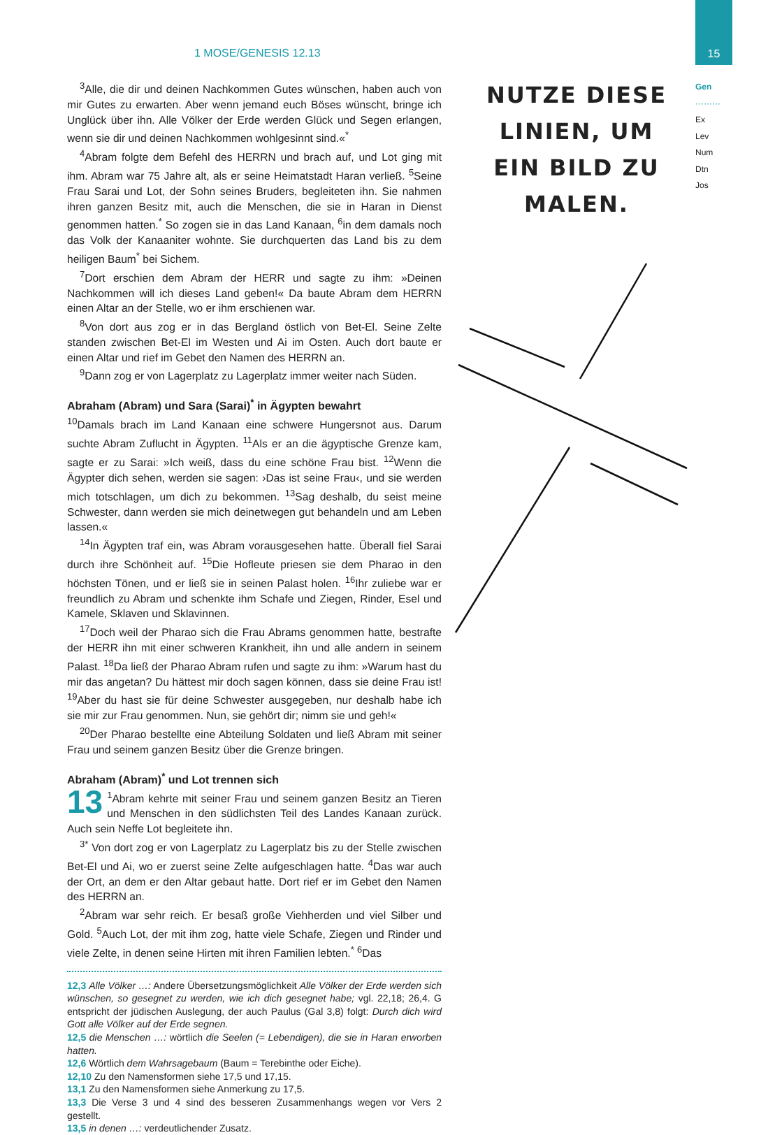15
1 MOSE/GENESIS 12.13
Gen
·········
Ex
Lev
Num
Dtn
Jos
NUTZE DIESE LINIEN, UM EIN BILD ZU MALEN.
<sup>3</sup> Alle, die dir und deinen Nachkommen Gutes wünschen, haben auch von mir Gutes zu erwarten. Aber wenn jemand euch Böses wünscht, bringe ich Unglück über ihn. Alle Völker der Erde werden Glück und Segen erlangen, wenn sie dir und deinen Nachkommen wohlgesinnt sind.«<sup>*</sup>
<sup>4</sup> Abram folgte dem Befehl des HERRN und brach auf, und Lot ging mit ihm. Abram war 75 Jahre alt, als er seine Heimatstadt Haran verließ. <sup>5</sup>Seine Frau Sarai und Lot, der Sohn seines Bruders, begleiteten ihn. Sie nahmen ihren ganzen Besitz mit, auch die Menschen, die sie in Haran in Dienst genommen hatten.<sup>*</sup> So zogen sie in das Land Kanaan, <sup>6</sup>in dem damals noch das Volk der Kanaaniter wohnte. Sie durchquerten das Land bis zu dem heiligen Baum<sup>*</sup> bei Sichem.
<sup>7</sup> Dort erschien dem Abram der HERR und sagte zu ihm: »Deinen Nachkommen will ich dieses Land geben!« Da baute Abram dem HERRN einen Altar an der Stelle, wo er ihm erschienen war.
<sup>8</sup> Von dort aus zog er in das Bergland östlich von Bet-El. Seine Zelte standen zwischen Bet-El im Westen und Ai im Osten. Auch dort baute er einen Altar und rief im Gebet den Namen des HERRN an.
<sup>9</sup> Dann zog er von Lagerplatz zu Lagerplatz immer weiter nach Süden.
Abraham (Abram) und Sara (Sarai)<sup>*</sup> in Ägypten bewahrt
<sup>10</sup> Damals brach im Land Kanaan eine schwere Hungersnot aus. Darum suchte Abram Zuflucht in Ägypten. <sup>11</sup>Als er an die ägyptische Grenze kam, sagte er zu Sarai: »Ich weiß, dass du eine schöne Frau bist. <sup>12</sup>Wenn die Ägypter dich sehen, werden sie sagen: ›Das ist seine Frau‹, und sie werden mich totschlagen, um dich zu bekommen. <sup>13</sup>Sag deshalb, du seist meine Schwester, dann werden sie mich deinetwegen gut behandeln und am Leben lassen.«
<sup>14</sup> In Ägypten traf ein, was Abram vorausgesehen hatte. Überall fiel Sarai durch ihre Schönheit auf. <sup>15</sup>Die Hofleute priesen sie dem Pharao in den höchsten Tönen, und er ließ sie in seinen Palast holen. <sup>16</sup>Ihr zuliebe war er freundlich zu Abram und schenkte ihm Schafe und Ziegen, Rinder, Esel und Kamele, Sklaven und Sklavinnen.
<sup>17</sup> Doch weil der Pharao sich die Frau Abrams genommen hatte, bestrafte der HERR ihn mit einer schweren Krankheit, ihn und alle andern in seinem Palast. <sup>18</sup>Da ließ der Pharao Abram rufen und sagte zu ihm: »Warum hast du mir das angetan? Du hättest mir doch sagen können, dass sie deine Frau ist! <sup>19</sup>Aber du hast sie für deine Schwester ausgegeben, nur deshalb habe ich sie mir zur Frau genommen. Nun, sie gehört dir; nimm sie und geh!«
<sup>20</sup> Der Pharao bestellte eine Abteilung Soldaten und ließ Abram mit seiner Frau und seinem ganzen Besitz über die Grenze bringen.
Abraham (Abram)<sup>*</sup> und Lot trennen sich
13<sup>1</sup>Abram kehrte mit seiner Frau und seinem ganzen Besitz an Tieren und Menschen in den südlichsten Teil des Landes Kanaan zurück. Auch sein Neffe Lot begleitete ihn.
<sup>3*</sup> Von dort zog er von Lagerplatz zu Lagerplatz bis zu der Stelle zwischen Bet-El und Ai, wo er zuerst seine Zelte aufgeschlagen hatte. <sup>4</sup>Das war auch der Ort, an dem er den Altar gebaut hatte. Dort rief er im Gebet den Namen des HERRN an.
<sup>2</sup> Abram war sehr reich. Er besaß große Viehherden und viel Silber und Gold. <sup>5</sup>Auch Lot, der mit ihm zog, hatte viele Schafe, Ziegen und Rinder und viele Zelte, in denen seine Hirten mit ihren Familien lebten.<sup>*</sup> <sup>6</sup>Das
12,3 Alle Völker …: Andere Übersetzungsmöglichkeit Alle Völker der Erde werden sich wünschen, so gesegnet zu werden, wie ich dich gesegnet habe; vgl. 22,18; 26,4. G entspricht der jüdischen Auslegung, der auch Paulus (Gal 3,8) folgt: Durch dich wird Gott alle Völker auf der Erde segnen.
12,5 die Menschen …: wörtlich die Seelen (= Lebendigen), die sie in Haran erworben hatten.
12,6 Wörtlich dem Wahrsagebaum (Baum = Terebinthe oder Eiche).
12,10 Zu den Namensformen siehe 17,5 und 17,15.
13,1 Zu den Namensformen siehe Anmerkung zu 17,5.
13,3 Die Verse 3 und 4 sind des besseren Zusammenhangs wegen vor Vers 2 gestellt.
13,5 in denen …: verdeutlichender Zusatz.